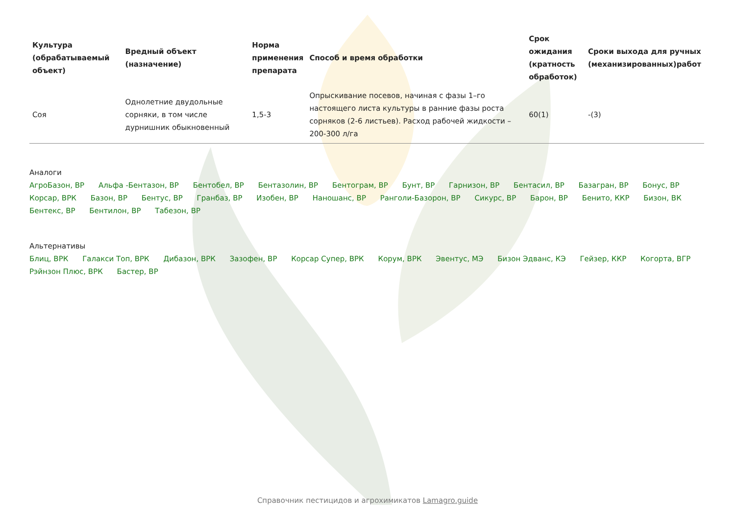| Культура (обрабатываемый объект) | Вредный объект (назначение) | Норма применения препарата | Способ и время обработки | Срок ожидания (кратность обработок) | Сроки выхода для ручных (механизированных)работ |
| --- | --- | --- | --- | --- | --- |
| Соя | Однолетние двудольные сорняки, в том числе дурнишник обыкновенный | 1,5-3 | Опрыскивание посевов, начиная с фазы 1–го настоящего листа культуры в ранние фазы роста сорняков (2-6 листьев). Расход рабочей жидкости – 200-300 л/га | 60(1) | -(3) |
Аналоги
АгроБазон, ВР Альфа -Бентазон, ВР Бентобел, ВР Бентазолин, ВР Бентограм, ВР Бунт, ВР Гарнизон, ВР Бентасил, ВР Базагран, ВР Бонус, ВР Корсар, ВРК Базон, ВР Бентус, ВР Гранбаз, ВР Изобен, ВР Наношанс, ВР Ранголи-Базорон, ВР Сикурс, ВР Барон, ВР Бенито, ККР Бизон, ВК Бентекс, ВР Бентилон, ВР Табезон, ВР
Альтернативы
Блиц, ВРК Галакси Топ, ВРК Дибазон, ВРК Зазофен, ВР Корсар Супер, ВРК Корум, ВРК Эвентус, МЭ Бизон Эдванс, КЭ Гейзер, ККР Когорта, ВГР Рэйнзон Плюс, ВРК Бастер, ВР
Справочник пестицидов и агрохимикатов Lamagro.guide